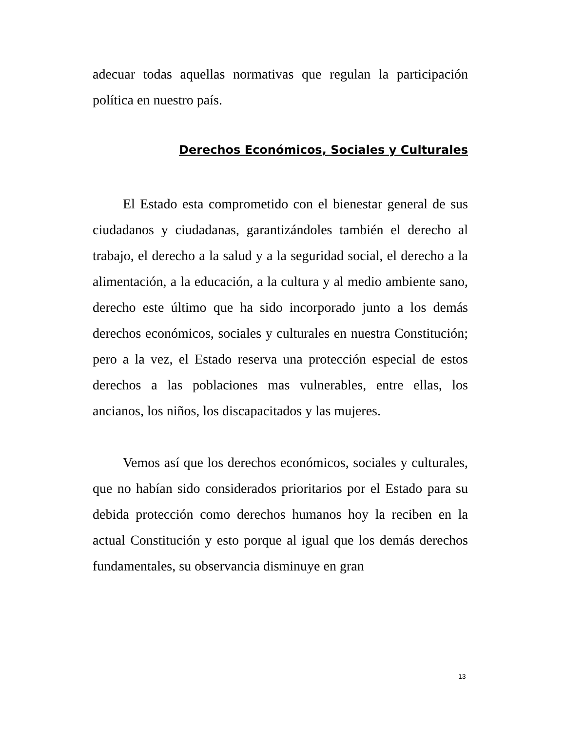adecuar todas aquellas normativas que regulan la participación política en nuestro país.
Derechos Económicos, Sociales y Culturales
El Estado esta comprometido con el bienestar general de sus ciudadanos y ciudadanas, garantizándoles también el derecho al trabajo, el derecho a la salud y a la seguridad social, el derecho a la alimentación, a la educación, a la cultura y al medio ambiente sano, derecho este último que ha sido incorporado junto a los demás derechos económicos, sociales y culturales en nuestra Constitución; pero a la vez, el Estado reserva una protección especial de estos derechos a las poblaciones mas vulnerables, entre ellas, los ancianos, los niños, los discapacitados y las mujeres.
Vemos así que los derechos económicos, sociales y culturales, que no habían sido considerados prioritarios por el Estado para su debida protección como derechos humanos hoy la reciben en la actual Constitución y esto porque al igual que los demás derechos fundamentales, su observancia disminuye en gran
13